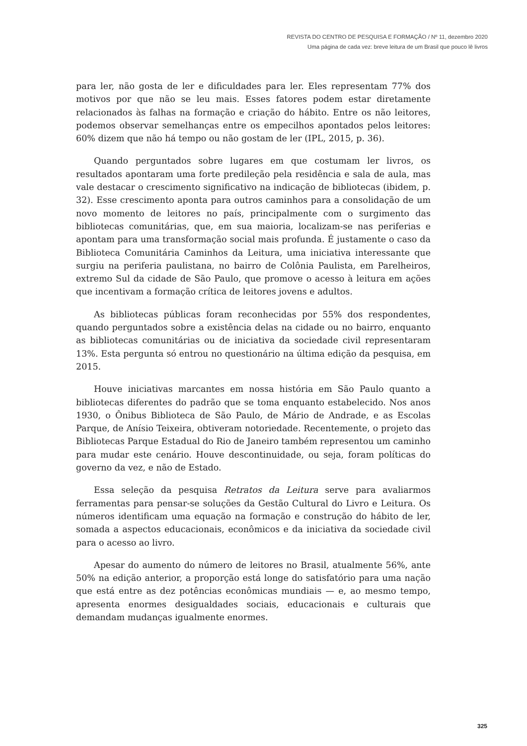REVISTA DO CENTRO DE PESQUISA E FORMAÇÃO / Nº 11, dezembro 2020
Uma página de cada vez: breve leitura de um Brasil que pouco lê livros
para ler, não gosta de ler e dificuldades para ler. Eles representam 77% dos motivos por que não se leu mais. Esses fatores podem estar diretamente relacionados às falhas na formação e criação do hábito. Entre os não leitores, podemos observar semelhanças entre os empecilhos apontados pelos leitores: 60% dizem que não há tempo ou não gostam de ler (IPL, 2015, p. 36).
Quando perguntados sobre lugares em que costumam ler livros, os resultados apontaram uma forte predileção pela residência e sala de aula, mas vale destacar o crescimento significativo na indicação de bibliotecas (ibidem, p. 32). Esse crescimento aponta para outros caminhos para a consolidação de um novo momento de leitores no país, principalmente com o surgimento das bibliotecas comunitárias, que, em sua maioria, localizam-se nas periferias e apontam para uma transformação social mais profunda. É justamente o caso da Biblioteca Comunitária Caminhos da Leitura, uma iniciativa interessante que surgiu na periferia paulistana, no bairro de Colônia Paulista, em Parelheiros, extremo Sul da cidade de São Paulo, que promove o acesso à leitura em ações que incentivam a formação crítica de leitores jovens e adultos.
As bibliotecas públicas foram reconhecidas por 55% dos respondentes, quando perguntados sobre a existência delas na cidade ou no bairro, enquanto as bibliotecas comunitárias ou de iniciativa da sociedade civil representaram 13%. Esta pergunta só entrou no questionário na última edição da pesquisa, em 2015.
Houve iniciativas marcantes em nossa história em São Paulo quanto a bibliotecas diferentes do padrão que se toma enquanto estabelecido. Nos anos 1930, o Ônibus Biblioteca de São Paulo, de Mário de Andrade, e as Escolas Parque, de Anísio Teixeira, obtiveram notoriedade. Recentemente, o projeto das Bibliotecas Parque Estadual do Rio de Janeiro também representou um caminho para mudar este cenário. Houve descontinuidade, ou seja, foram políticas do governo da vez, e não de Estado.
Essa seleção da pesquisa Retratos da Leitura serve para avaliarmos ferramentas para pensar-se soluções da Gestão Cultural do Livro e Leitura. Os números identificam uma equação na formação e construção do hábito de ler, somada a aspectos educacionais, econômicos e da iniciativa da sociedade civil para o acesso ao livro.
Apesar do aumento do número de leitores no Brasil, atualmente 56%, ante 50% na edição anterior, a proporção está longe do satisfatório para uma nação que está entre as dez potências econômicas mundiais — e, ao mesmo tempo, apresenta enormes desigualdades sociais, educacionais e culturais que demandam mudanças igualmente enormes.
325